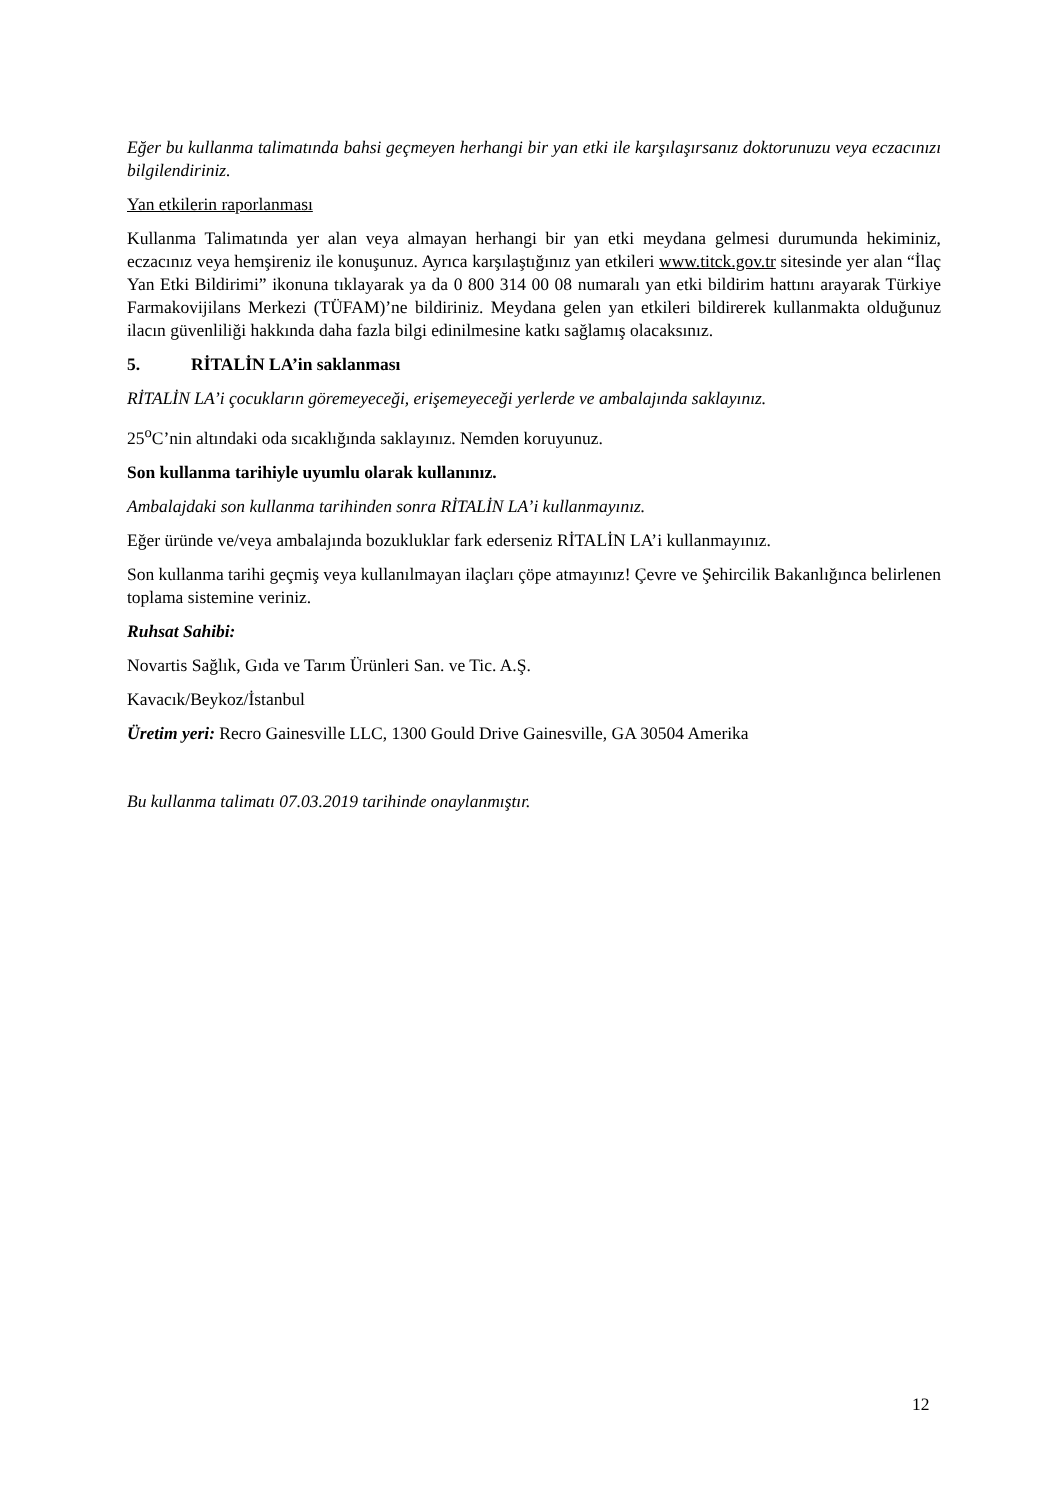Eğer bu kullanma talimatında bahsi geçmeyen herhangi bir yan etki ile karşılaşırsanız doktorunuzu veya eczacınızı bilgilendiriniz.
Yan etkilerin raporlanması
Kullanma Talimatında yer alan veya almayan herhangi bir yan etki meydana gelmesi durumunda hekiminiz, eczacınız veya hemşireniz ile konuşunuz. Ayrıca karşılaştığınız yan etkileri www.titck.gov.tr sitesinde yer alan “İlaç Yan Etki Bildirimi” ikonuna tıklayarak ya da 0 800 314 00 08 numaralı yan etki bildirim hattını arayarak Türkiye Farmakovijilans Merkezi (TÜFAM)’ne bildiriniz. Meydana gelen yan etkileri bildirerek kullanmakta olduğunuz ilacın güvenliliği hakkında daha fazla bilgi edinilmesine katkı sağlamış olacaksınız.
5. RİTALİN LA’in saklanması
RİTALİN LA’i çocukların göremeyeceği, erişemeyeceği yerlerde ve ambalajında saklayınız.
25<sup>o</sup>C’nin altındaki oda sıcaklığında saklayınız. Nemden koruyunuz.
Son kullanma tarihiyle uyumlu olarak kullanınız.
Ambalajdaki son kullanma tarihinden sonra RİTALİN LA’i kullanmayınız.
Eğer üründe ve/veya ambalajında bozukluklar fark ederseniz RİTALİN LA’i kullanmayınız.
Son kullanma tarihi geçmiş veya kullanılmayan ilaçları çöpe atmayınız! Çevre ve Şehircilik Bakanlığınca belirlenen toplama sistemine veriniz.
Ruhsat Sahibi:
Novartis Sağlık, Gıda ve Tarım Ürünleri San. ve Tic. A.Ş.
Kavacık/Beykoz/İstanbul
Üretim yeri: Recro Gainesville LLC, 1300 Gould Drive Gainesville, GA 30504 Amerika
Bu kullanma talimatı 07.03.2019 tarihinde onaylanmıştır.
12